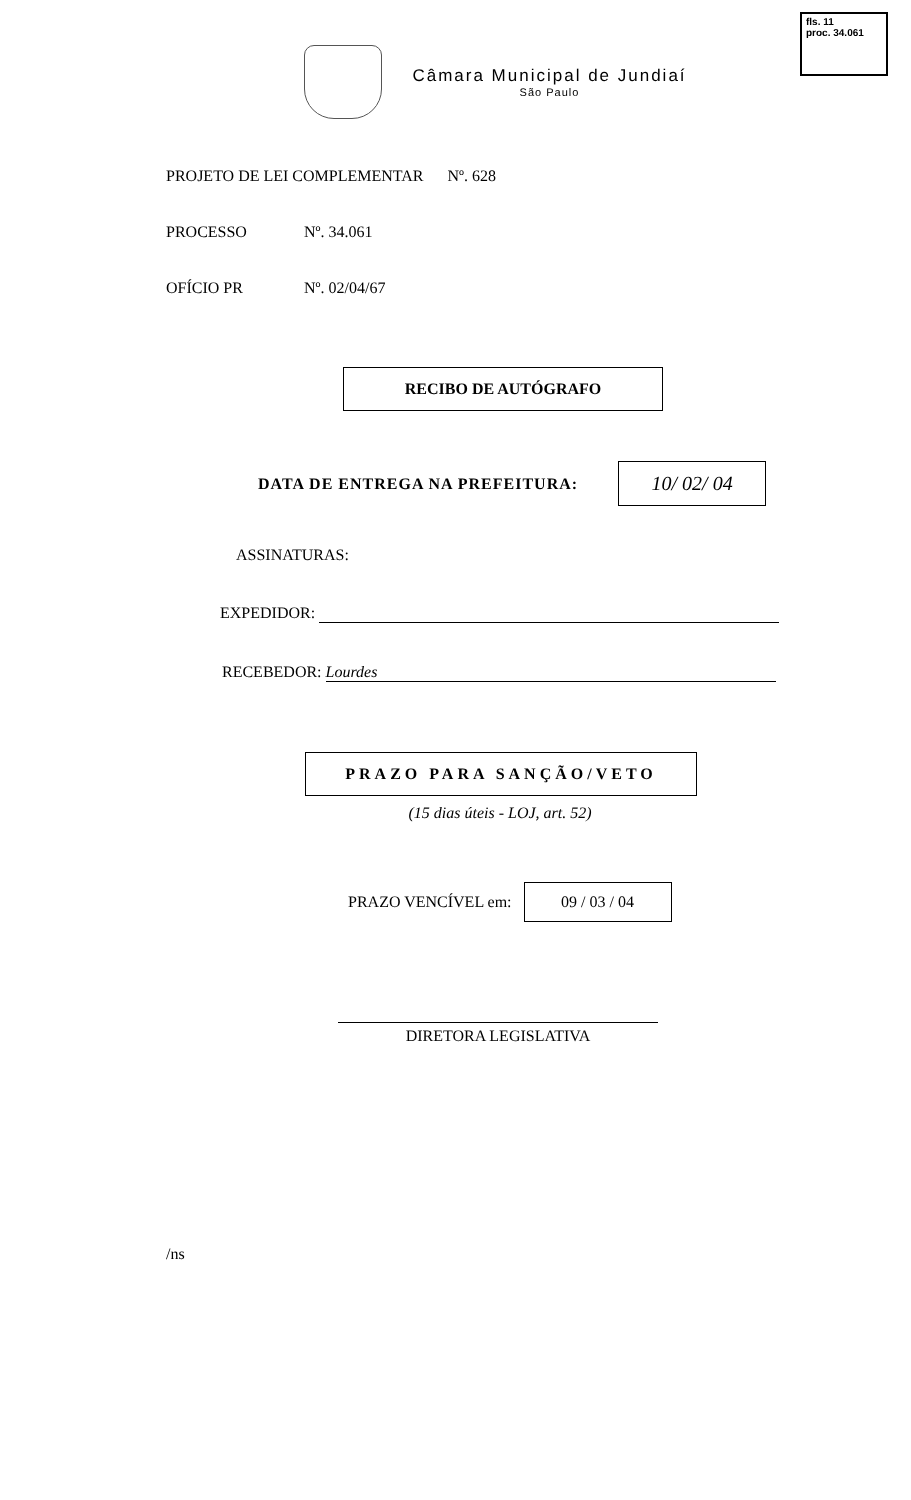fls. 11
proc. 34.061
Câmara Municipal de Jundiaí
São Paulo
PROJETO DE LEI COMPLEMENTAR Nº. 628
PROCESSO Nº. 34.061
OFÍCIO PR Nº. 02/04/67
RECIBO DE AUTÓGRAFO
DATA DE ENTREGA NA PREFEITURA:
10/ 02/ 04
ASSINATURAS:
EXPEDIDOR:
RECEBEDOR: Lourdes
PRAZO PARA SANÇÃO/VETO
(15 dias úteis - LOJ, art. 52)
PRAZO VENCÍVEL em:
09 / 03 / 04
DIRETORA LEGISLATIVA
/ns